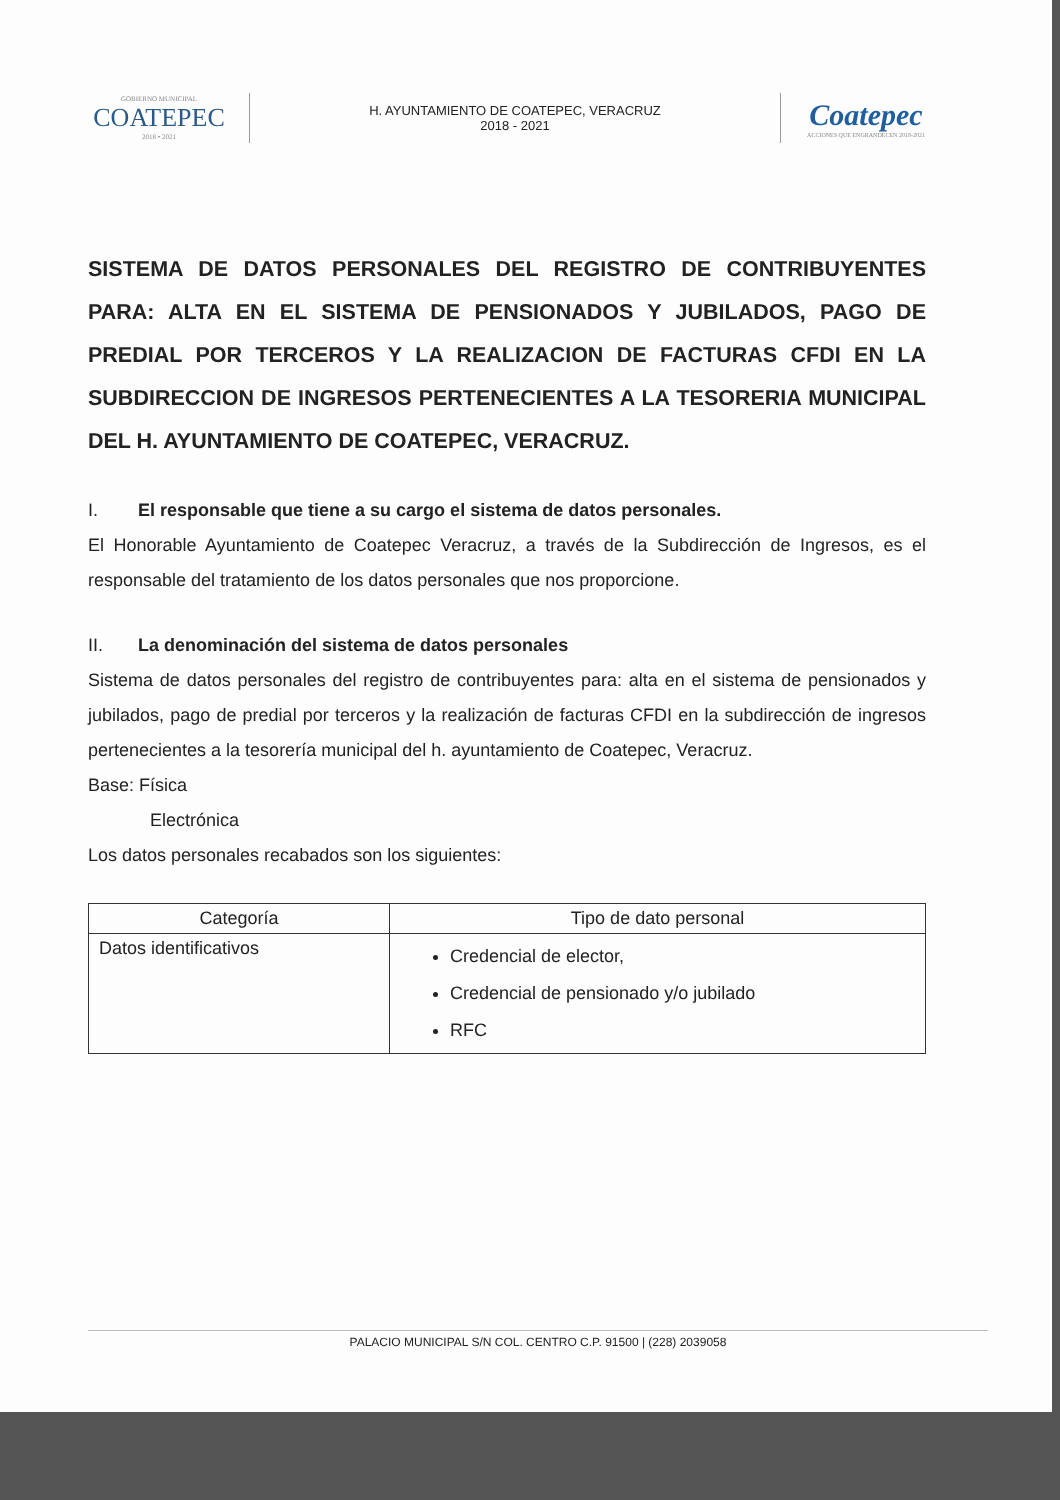GOBIERNO MUNICIPAL
COATEPEC
2018 • 2021
H. AYUNTAMIENTO DE COATEPEC, VERACRUZ
2018 - 2021
Coatepec
ACCIONES QUE ENGRANDECEN 2018-2021
SISTEMA DE DATOS PERSONALES DEL REGISTRO DE CONTRIBUYENTES PARA: ALTA EN EL SISTEMA DE PENSIONADOS Y JUBILADOS, PAGO DE PREDIAL POR TERCEROS Y LA REALIZACION DE FACTURAS CFDI EN LA SUBDIRECCION DE INGRESOS PERTENECIENTES A LA TESORERIA MUNICIPAL DEL H. AYUNTAMIENTO DE COATEPEC, VERACRUZ.
I. El responsable que tiene a su cargo el sistema de datos personales.
El Honorable Ayuntamiento de Coatepec Veracruz, a través de la Subdirección de Ingresos, es el responsable del tratamiento de los datos personales que nos proporcione.
II. La denominación del sistema de datos personales
Sistema de datos personales del registro de contribuyentes para: alta en el sistema de pensionados y jubilados, pago de predial por terceros y la realización de facturas CFDI en la subdirección de ingresos pertenecientes a la tesorería municipal del h. ayuntamiento de Coatepec, Veracruz.
Base: Física
Electrónica
Los datos personales recabados son los siguientes:
| Categoría | Tipo de dato personal |
| --- | --- |
| Datos identificativos | Credencial de elector, Credencial de pensionado y/o jubilado RFC |
PALACIO MUNICIPAL S/N COL. CENTRO C.P. 91500 | (228) 2039058